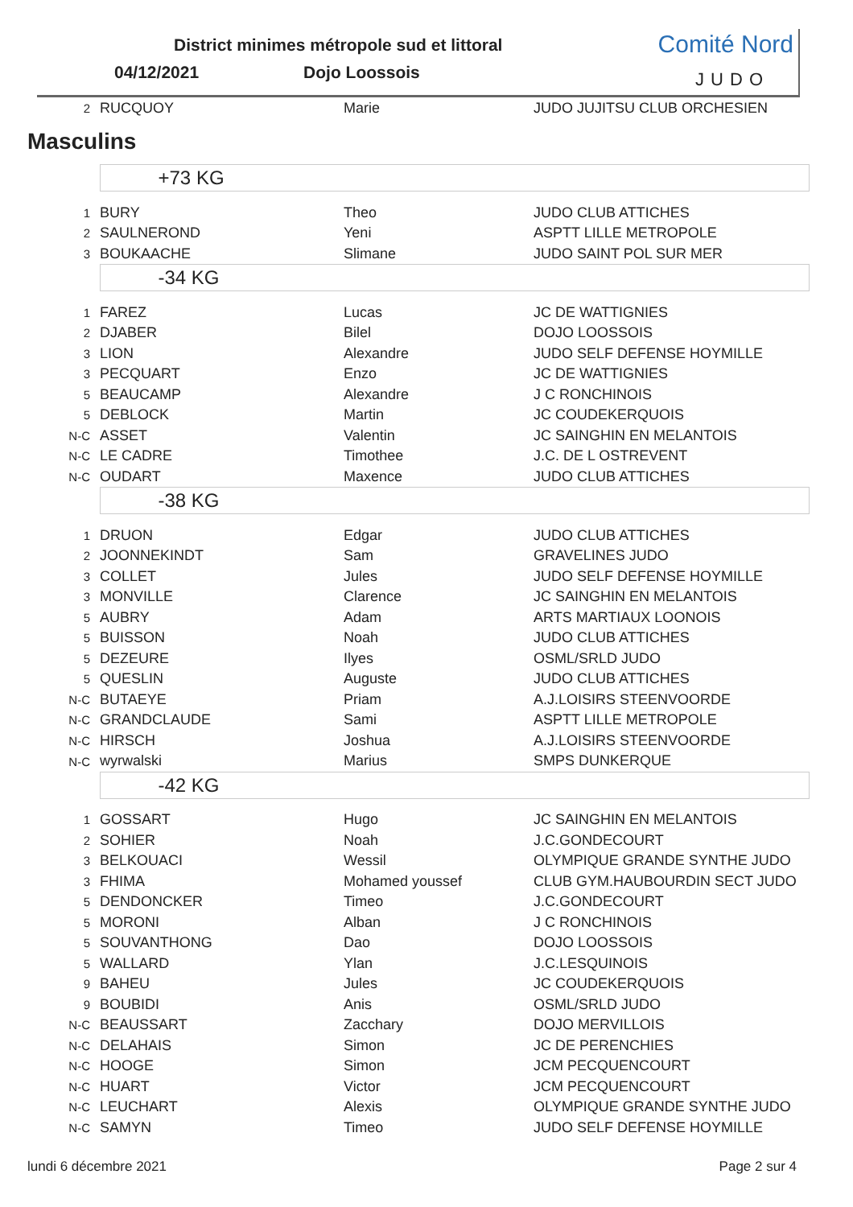District minimes métropole sud et littoral
04/12/2021 Dojo Loossois
Comité Nord
JUDO
| 2 | RUCQUOY | Marie | JUDO JUJITSU CLUB ORCHESIEN |
Masculins
| | +73 KG | | |
| 1 | BURY | Theo | JUDO CLUB ATTICHES |
| 2 | SAULNEROND | Yeni | ASPTT LILLE METROPOLE |
| 3 | BOUKAACHE | Slimane | JUDO SAINT POL SUR MER |
| | -34 KG | | |
| 1 | FAREZ | Lucas | JC DE WATTIGNIES |
| 2 | DJABER | Bilel | DOJO LOOSSOIS |
| 3 | LION | Alexandre | JUDO SELF DEFENSE HOYMILLE |
| 3 | PECQUART | Enzo | JC DE WATTIGNIES |
| 5 | BEAUCAMP | Alexandre | J C RONCHINOIS |
| 5 | DEBLOCK | Martin | JC COUDEKERQUOIS |
| N-C | ASSET | Valentin | JC SAINGHIN EN MELANTOIS |
| N-C | LE CADRE | Timothee | J.C. DE L OSTREVENT |
| N-C | OUDART | Maxence | JUDO CLUB ATTICHES |
| | -38 KG | | |
| 1 | DRUON | Edgar | JUDO CLUB ATTICHES |
| 2 | JOONNEKINDT | Sam | GRAVELINES JUDO |
| 3 | COLLET | Jules | JUDO SELF DEFENSE HOYMILLE |
| 3 | MONVILLE | Clarence | JC SAINGHIN EN MELANTOIS |
| 5 | AUBRY | Adam | ARTS MARTIAUX LOONOIS |
| 5 | BUISSON | Noah | JUDO CLUB ATTICHES |
| 5 | DEZEURE | Ilyes | OSML/SRLD JUDO |
| 5 | QUESLIN | Auguste | JUDO CLUB ATTICHES |
| N-C | BUTAEYE | Priam | A.J.LOISIRS STEENVOORDE |
| N-C | GRANDCLAUDE | Sami | ASPTT LILLE METROPOLE |
| N-C | HIRSCH | Joshua | A.J.LOISIRS STEENVOORDE |
| N-C | wyrwalski | Marius | SMPS DUNKERQUE |
| | -42 KG | | |
| 1 | GOSSART | Hugo | JC SAINGHIN EN MELANTOIS |
| 2 | SOHIER | Noah | J.C.GONDECOURT |
| 3 | BELKOUACI | Wessil | OLYMPIQUE GRANDE SYNTHE JUDO |
| 3 | FHIMA | Mohamed youssef | CLUB GYM.HAUBOURDIN SECT JUDO |
| 5 | DENDONCKER | Timeo | J.C.GONDECOURT |
| 5 | MORONI | Alban | J C RONCHINOIS |
| 5 | SOUVANTHONG | Dao | DOJO LOOSSOIS |
| 5 | WALLARD | Ylan | J.C.LESQUINOIS |
| 9 | BAHEU | Jules | JC COUDEKERQUOIS |
| 9 | BOUBIDI | Anis | OSML/SRLD JUDO |
| N-C | BEAUSSART | Zacchary | DOJO MERVILLOIS |
| N-C | DELAHAIS | Simon | JC DE PERENCHIES |
| N-C | HOOGE | Simon | JCM PECQUENCOURT |
| N-C | HUART | Victor | JCM PECQUENCOURT |
| N-C | LEUCHART | Alexis | OLYMPIQUE GRANDE SYNTHE JUDO |
| N-C | SAMYN | Timeo | JUDO SELF DEFENSE HOYMILLE |
lundi 6 décembre 2021 Page 2 sur 4